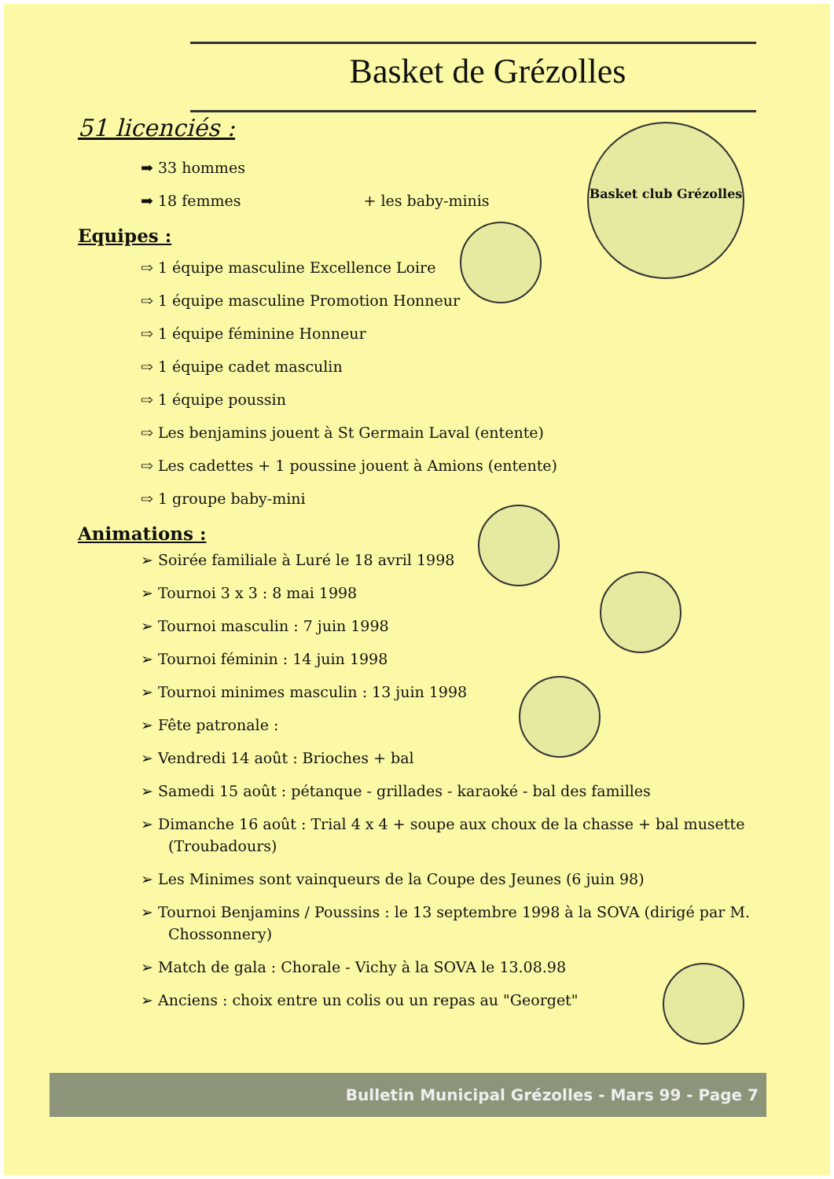Basket de Grézolles
Basket club Grézolles
51 licenciés :
➡ 33 hommes
➡ 18 femmes + les baby-minis
Equipes :
⇨ 1 équipe masculine Excellence Loire
⇨ 1 équipe masculine Promotion Honneur
⇨ 1 équipe féminine Honneur
⇨ 1 équipe cadet masculin
⇨ 1 équipe poussin
⇨ Les benjamins jouent à St Germain Laval (entente)
⇨ Les cadettes + 1 poussine jouent à Amions (entente)
⇨ 1 groupe baby-mini
Animations :
➢ Soirée familiale à Luré le 18 avril 1998
➢ Tournoi 3 x 3 : 8 mai 1998
➢ Tournoi masculin : 7 juin 1998
➢ Tournoi féminin : 14 juin 1998
➢ Tournoi minimes masculin : 13 juin 1998
➢ Fête patronale :
➢ Vendredi 14 août : Brioches + bal
➢ Samedi 15 août : pétanque - grillades - karaoké - bal des familles
➢ Dimanche 16 août : Trial 4 x 4 + soupe aux choux de la chasse + bal musette (Troubadours)
➢ Les Minimes sont vainqueurs de la Coupe des Jeunes (6 juin 98)
➢ Tournoi Benjamins / Poussins : le 13 septembre 1998 à la SOVA (dirigé par M. Chossonnery)
➢ Match de gala : Chorale - Vichy à la SOVA le 13.08.98
➢ Anciens : choix entre un colis ou un repas au "Georget"
Bulletin Municipal Grézolles - Mars 99 - Page 7